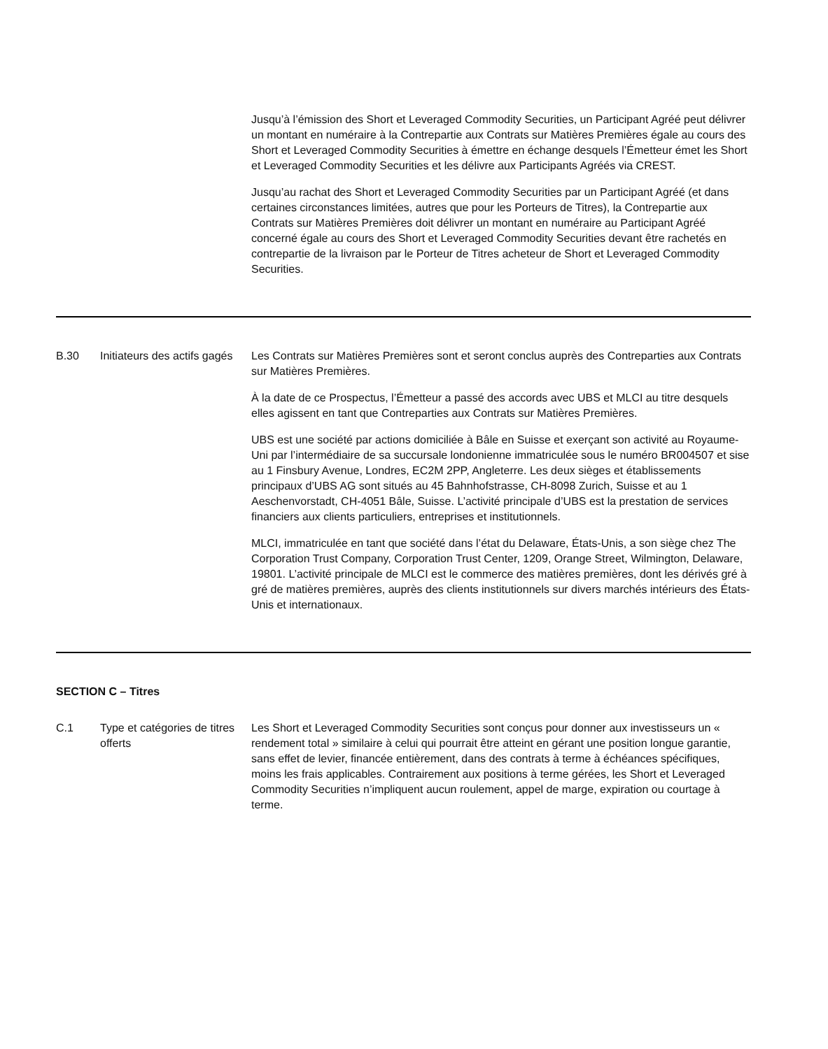Jusqu’à l’émission des Short et Leveraged Commodity Securities, un Participant Agréé peut délivrer un montant en numéraire à la Contrepartie aux Contrats sur Matières Premières égale au cours des Short et Leveraged Commodity Securities à émettre en échange desquels l’Émetteur émet les Short et Leveraged Commodity Securities et les délivre aux Participants Agréés via CREST.
Jusqu’au rachat des Short et Leveraged Commodity Securities par un Participant Agréé (et dans certaines circonstances limitées, autres que pour les Porteurs de Titres), la Contrepartie aux Contrats sur Matières Premières doit délivrer un montant en numéraire au Participant Agréé concerné égale au cours des Short et Leveraged Commodity Securities devant être rachetés en contrepartie de la livraison par le Porteur de Titres acheteur de Short et Leveraged Commodity Securities.
B.30 Initiateurs des actifs gagés
Les Contrats sur Matières Premières sont et seront conclus auprès des Contreparties aux Contrats sur Matières Premières.
À la date de ce Prospectus, l’Émetteur a passé des accords avec UBS et MLCI au titre desquels elles agissent en tant que Contreparties aux Contrats sur Matières Premières.
UBS est une société par actions domiciliée à Bâle en Suisse et exerçant son activité au Royaume-Uni par l’intermédiaire de sa succursale londonienne immatriculée sous le numéro BR004507 et sise au 1 Finsbury Avenue, Londres, EC2M 2PP, Angleterre. Les deux sièges et établissements principaux d’UBS AG sont situés au 45 Bahnhofstrasse, CH-8098 Zurich, Suisse et au 1 Aeschenvorstadt, CH-4051 Bâle, Suisse. L’activité principale d’UBS est la prestation de services financiers aux clients particuliers, entreprises et institutionnels.
MLCI, immatriculée en tant que société dans l’état du Delaware, États-Unis, a son siège chez The Corporation Trust Company, Corporation Trust Center, 1209, Orange Street, Wilmington, Delaware, 19801. L’activité principale de MLCI est le commerce des matières premières, dont les dérivés gré à gré de matières premières, auprès des clients institutionnels sur divers marchés intérieurs des États-Unis et internationaux.
SECTION C – Titres
C.1 Type et catégories de titres offerts
Les Short et Leveraged Commodity Securities sont conçus pour donner aux investisseurs un « rendement total » similaire à celui qui pourrait être atteint en gérant une position longue garantie, sans effet de levier, financée entièrement, dans des contrats à terme à échéances spécifiques, moins les frais applicables. Contrairement aux positions à terme gérées, les Short et Leveraged Commodity Securities n’impliquent aucun roulement, appel de marge, expiration ou courtage à terme.